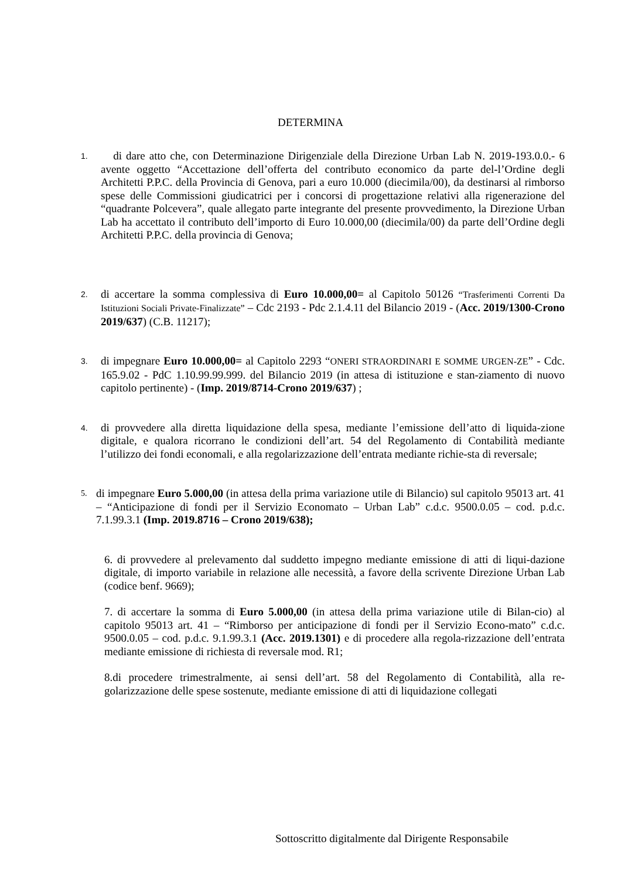DETERMINA
1.
di dare atto che, con Determinazione Dirigenziale della Direzione Urban Lab N. 2019-193.0.0.- 6 avente oggetto “Accettazione dell’offerta del contributo economico da parte del-l’Ordine degli Architetti P.P.C. della Provincia di Genova, pari a euro 10.000 (diecimila/00), da destinarsi al rimborso spese delle Commissioni giudicatrici per i concorsi di progettazione relativi alla rigenerazione del “quadrante Polcevera”, quale allegato parte integrante del presente provvedimento, la Direzione Urban Lab ha accettato il contributo dell’importo di Euro 10.000,00 (diecimila/00) da parte dell’Ordine degli Architetti P.P.C. della provincia di Genova;
2.
di accertare la somma complessiva di Euro 10.000,00= al Capitolo 50126 “Trasferimenti Correnti Da Istituzioni Sociali Private-Finalizzate” – Cdc 2193 - Pdc 2.1.4.11 del Bilancio 2019 - (Acc. 2019/1300-Crono 2019/637) (C.B. 11217);
3.
di impegnare Euro 10.000,00= al Capitolo 2293 “ONERI STRAORDINARI E SOMME URGEN-ZE” - Cdc. 165.9.02 - PdC 1.10.99.99.999. del Bilancio 2019 (in attesa di istituzione e stan-ziamento di nuovo capitolo pertinente) - (Imp. 2019/8714-Crono 2019/637) ;
4.
di provvedere alla diretta liquidazione della spesa, mediante l’emissione dell’atto di liquida-zione digitale, e qualora ricorrano le condizioni dell’art. 54 del Regolamento di Contabilità mediante l’utilizzo dei fondi economali, e alla regolarizzazione dell’entrata mediante richie-sta di reversale;
5.
di impegnare Euro 5.000,00 (in attesa della prima variazione utile di Bilancio) sul capitolo 95013 art. 41 – “Anticipazione di fondi per il Servizio Economato – Urban Lab” c.d.c. 9500.0.05 – cod. p.d.c. 7.1.99.3.1 (Imp. 2019.8716 – Crono 2019/638);
6. di provvedere al prelevamento dal suddetto impegno mediante emissione di atti di liqui-dazione digitale, di importo variabile in relazione alle necessità, a favore della scrivente Direzione Urban Lab (codice benf. 9669);
7. di accertare la somma di Euro 5.000,00 (in attesa della prima variazione utile di Bilan-cio) al capitolo 95013 art. 41 – “Rimborso per anticipazione di fondi per il Servizio Econo-mato” c.d.c. 9500.0.05 – cod. p.d.c. 9.1.99.3.1 (Acc. 2019.1301) e di procedere alla regola-rizzazione dell’entrata mediante emissione di richiesta di reversale mod. R1;
8.di procedere trimestralmente, ai sensi dell’art. 58 del Regolamento di Contabilità, alla re-golarizzazione delle spese sostenute, mediante emissione di atti di liquidazione collegati
Sottoscritto digitalmente dal Dirigente Responsabile